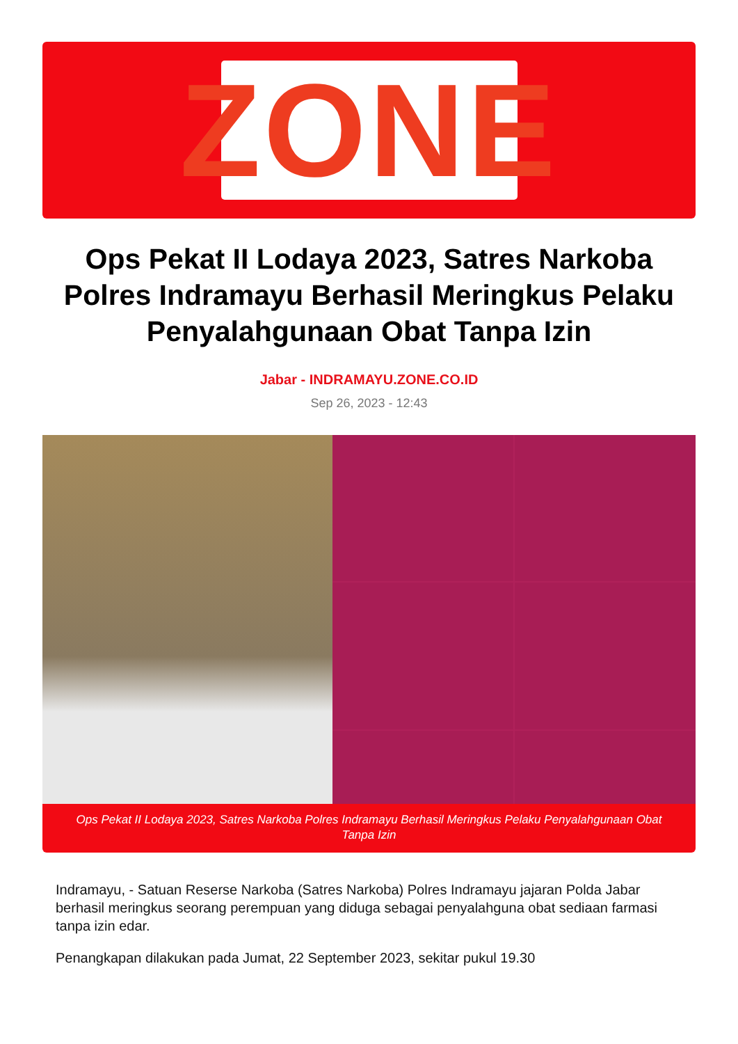ZONE
Ops Pekat II Lodaya 2023, Satres Narkoba Polres Indramayu Berhasil Meringkus Pelaku Penyalahgunaan Obat Tanpa Izin
Jabar - INDRAMAYU.ZONE.CO.ID
Sep 26, 2023 - 12:43
Ops Pekat II Lodaya 2023, Satres Narkoba Polres Indramayu Berhasil Meringkus Pelaku Penyalahgunaan Obat Tanpa Izin
Indramayu, - Satuan Reserse Narkoba (Satres Narkoba) Polres Indramayu jajaran Polda Jabar berhasil meringkus seorang perempuan yang diduga sebagai penyalahguna obat sediaan farmasi tanpa izin edar.
Penangkapan dilakukan pada Jumat, 22 September 2023, sekitar pukul 19.30